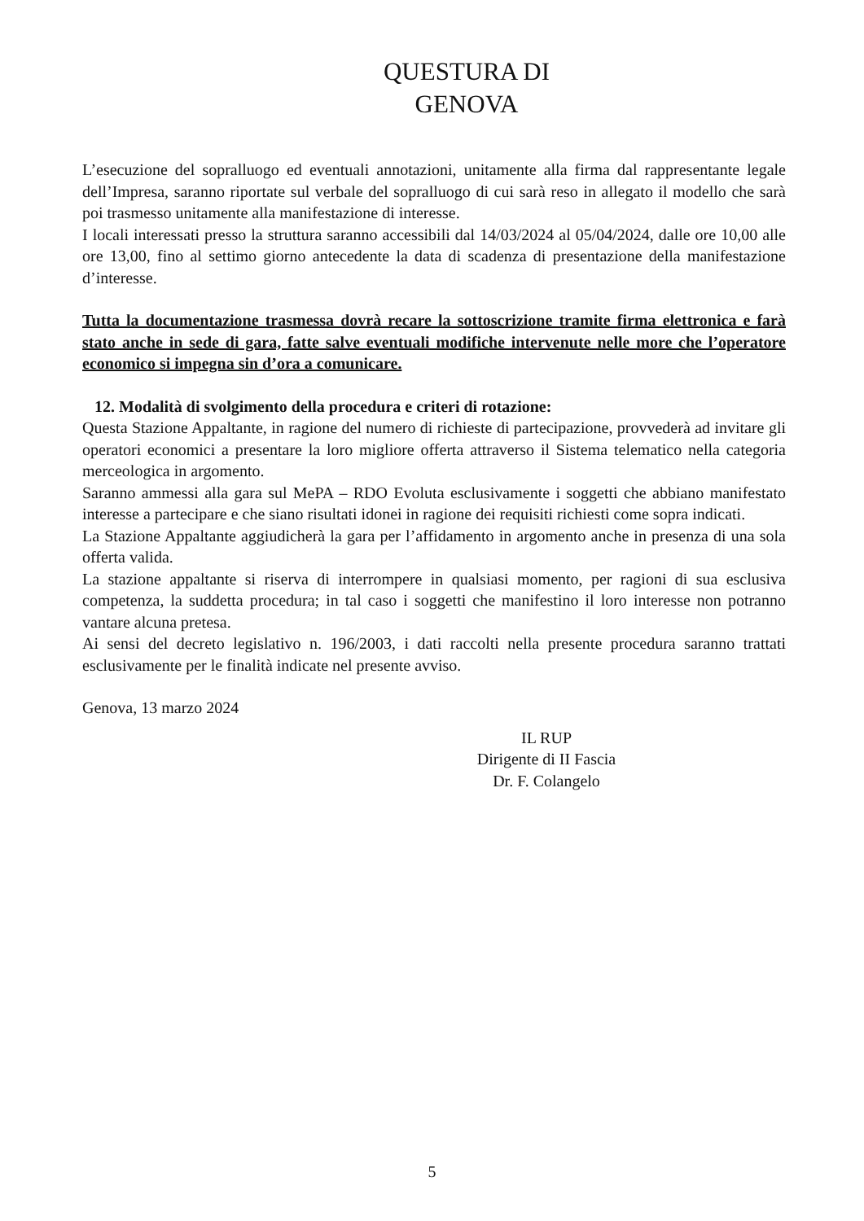QUESTURA DI
GENOVA
L’esecuzione del sopralluogo ed eventuali annotazioni, unitamente alla firma dal rappresentante legale dell’Impresa, saranno riportate sul verbale del sopralluogo di cui sarà reso in allegato il modello che sarà poi trasmesso unitamente alla manifestazione di interesse.
I locali interessati presso la struttura saranno accessibili dal 14/03/2024 al 05/04/2024, dalle ore 10,00 alle ore 13,00, fino al settimo giorno antecedente la data di scadenza di presentazione della manifestazione d’interesse.
Tutta la documentazione trasmessa dovrà recare la sottoscrizione tramite firma elettronica e farà stato anche in sede di gara, fatte salve eventuali modifiche intervenute nelle more che l’operatore economico si impegna sin d’ora a comunicare.
12. Modalità di svolgimento della procedura e criteri di rotazione:
Questa Stazione Appaltante, in ragione del numero di richieste di partecipazione, provvederà ad invitare gli operatori economici a presentare la loro migliore offerta attraverso il Sistema telematico nella categoria merceologica in argomento.
Saranno ammessi alla gara sul MePA – RDO Evoluta esclusivamente i soggetti che abbiano manifestato interesse a partecipare e che siano risultati idonei in ragione dei requisiti richiesti come sopra indicati.
La Stazione Appaltante aggiudicherà la gara per l’affidamento in argomento anche in presenza di una sola offerta valida.
La stazione appaltante si riserva di interrompere in qualsiasi momento, per ragioni di sua esclusiva competenza, la suddetta procedura; in tal caso i soggetti che manifestino il loro interesse non potranno vantare alcuna pretesa.
Ai sensi del decreto legislativo n. 196/2003, i dati raccolti nella presente procedura saranno trattati esclusivamente per le finalità indicate nel presente avviso.
Genova, 13 marzo 2024
IL RUP
Dirigente di II Fascia
Dr. F. Colangelo
5